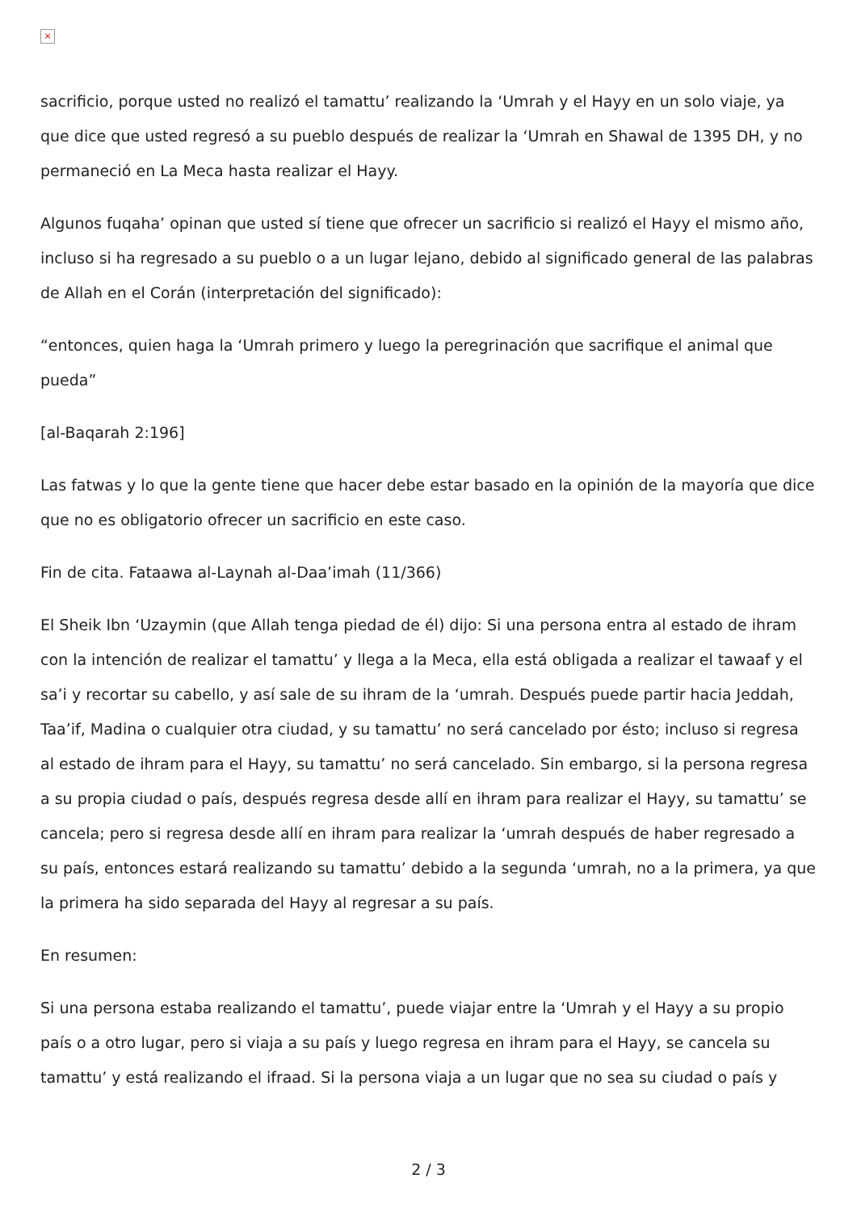×
sacrificio, porque usted no realizó el tamattu’ realizando la ‘Umrah y el Hayy en un solo viaje, ya que dice que usted regresó a su pueblo después de realizar la ‘Umrah en Shawal de 1395 DH, y no permaneció en La Meca hasta realizar el Hayy.
Algunos fuqaha’ opinan que usted sí tiene que ofrecer un sacrificio si realizó el Hayy el mismo año, incluso si ha regresado a su pueblo o a un lugar lejano, debido al significado general de las palabras de Allah en el Corán (interpretación del significado):
“entonces, quien haga la ‘Umrah primero y luego la peregrinación que sacrifique el animal que pueda”
[al-Baqarah 2:196]
Las fatwas y lo que la gente tiene que hacer debe estar basado en la opinión de la mayoría que dice que no es obligatorio ofrecer un sacrificio en este caso.
Fin de cita. Fataawa al-Laynah al-Daa’imah (11/366)
El Sheik Ibn ‘Uzaymin (que Allah tenga piedad de él) dijo: Si una persona entra al estado de ihram con la intención de realizar el tamattu’ y llega a la Meca, ella está obligada a realizar el tawaaf y el sa’i y recortar su cabello, y así sale de su ihram de la ‘umrah. Después puede partir hacia Jeddah, Taa’if, Madina o cualquier otra ciudad, y su tamattu’ no será cancelado por ésto; incluso si regresa al estado de ihram para el Hayy, su tamattu’ no será cancelado. Sin embargo, si la persona regresa a su propia ciudad o país, después regresa desde allí en ihram para realizar el Hayy, su tamattu’ se cancela; pero si regresa desde allí en ihram para realizar la ‘umrah después de haber regresado a su país, entonces estará realizando su tamattu’ debido a la segunda ‘umrah, no a la primera, ya que la primera ha sido separada del Hayy al regresar a su país.
En resumen:
Si una persona estaba realizando el tamattu’, puede viajar entre la ‘Umrah y el Hayy a su propio país o a otro lugar, pero si viaja a su país y luego regresa en ihram para el Hayy, se cancela su tamattu’ y está realizando el ifraad. Si la persona viaja a un lugar que no sea su ciudad o país y
2 / 3